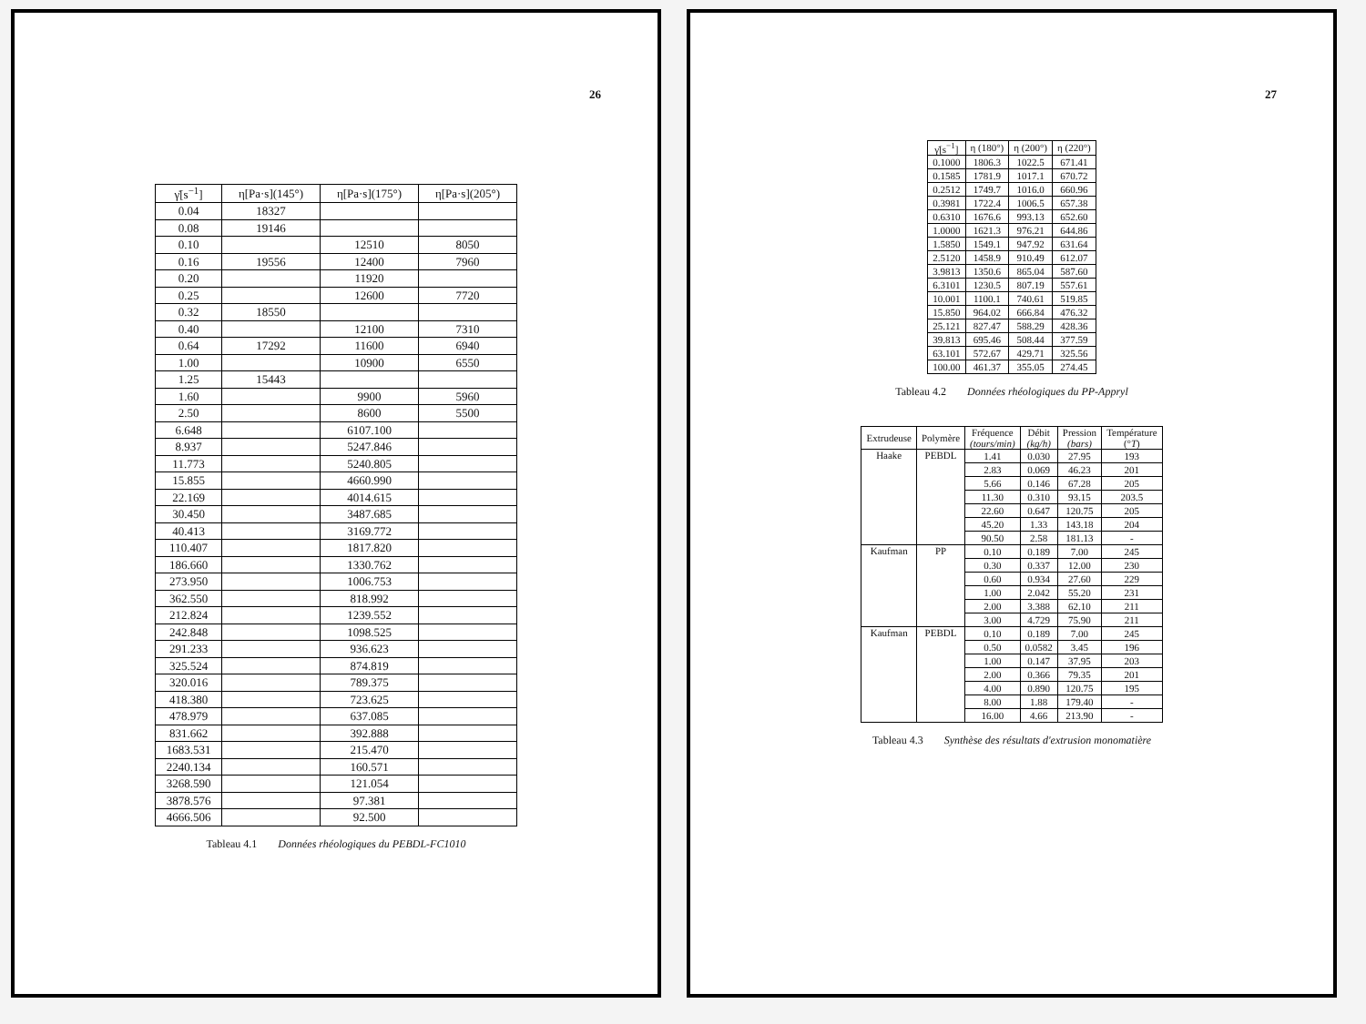26
| γ̇[s<sup>−1</sup>] | η[Pa·s](145°) | η[Pa·s](175°) | η[Pa·s](205°) |
| --- | --- | --- | --- |
| 0.04 | 18327 | | |
| 0.08 | 19146 | | |
| 0.10 | | 12510 | 8050 |
| 0.16 | 19556 | 12400 | 7960 |
| 0.20 | | 11920 | |
| 0.25 | | 12600 | 7720 |
| 0.32 | 18550 | | |
| 0.40 | | 12100 | 7310 |
| 0.64 | 17292 | 11600 | 6940 |
| 1.00 | | 10900 | 6550 |
| 1.25 | 15443 | | |
| 1.60 | | 9900 | 5960 |
| 2.50 | | 8600 | 5500 |
| 6.648 | | 6107.100 | |
| 8.937 | | 5247.846 | |
| 11.773 | | 5240.805 | |
| 15.855 | | 4660.990 | |
| 22.169 | | 4014.615 | |
| 30.450 | | 3487.685 | |
| 40.413 | | 3169.772 | |
| 110.407 | | 1817.820 | |
| 186.660 | | 1330.762 | |
| 273.950 | | 1006.753 | |
| 362.550 | | 818.992 | |
| 212.824 | | 1239.552 | |
| 242.848 | | 1098.525 | |
| 291.233 | | 936.623 | |
| 325.524 | | 874.819 | |
| 320.016 | | 789.375 | |
| 418.380 | | 723.625 | |
| 478.979 | | 637.085 | |
| 831.662 | | 392.888 | |
| 1683.531 | | 215.470 | |
| 2240.134 | | 160.571 | |
| 3268.590 | | 121.054 | |
| 3878.576 | | 97.381 | |
| 4666.506 | | 92.500 | |
Tableau 4.1 Données rhéologiques du PEBDL-FC1010
27
| γ̇[s<sup>−1</sup>] | η (180°) | η (200°) | η (220°) |
| --- | --- | --- | --- |
| 0.1000 | 1806.3 | 1022.5 | 671.41 |
| 0.1585 | 1781.9 | 1017.1 | 670.72 |
| 0.2512 | 1749.7 | 1016.0 | 660.96 |
| 0.3981 | 1722.4 | 1006.5 | 657.38 |
| 0.6310 | 1676.6 | 993.13 | 652.60 |
| 1.0000 | 1621.3 | 976.21 | 644.86 |
| 1.5850 | 1549.1 | 947.92 | 631.64 |
| 2.5120 | 1458.9 | 910.49 | 612.07 |
| 3.9813 | 1350.6 | 865.04 | 587.60 |
| 6.3101 | 1230.5 | 807.19 | 557.61 |
| 10.001 | 1100.1 | 740.61 | 519.85 |
| 15.850 | 964.02 | 666.84 | 476.32 |
| 25.121 | 827.47 | 588.29 | 428.36 |
| 39.813 | 695.46 | 508.44 | 377.59 |
| 63.101 | 572.67 | 429.71 | 325.56 |
| 100.00 | 461.37 | 355.05 | 274.45 |
Tableau 4.2 Données rhéologiques du PP-Appryl
| Extrudeuse | Polymère | Fréquence (tours/min) | Débit (kg/h) | Pression (bars) | Température (° T ) |
| --- | --- | --- | --- | --- | --- |
| Haake | PEBDL | 1.41 | 0.030 | 27.95 | 193 |
| | | 2.83 | 0.069 | 46.23 | 201 |
| | | 5.66 | 0.146 | 67.28 | 205 |
| | | 11.30 | 0.310 | 93.15 | 203.5 |
| | | 22.60 | 0.647 | 120.75 | 205 |
| | | 45.20 | 1.33 | 143.18 | 204 |
| | | 90.50 | 2.58 | 181.13 | - |
| Kaufman | PP | 0.10 | 0.189 | 7.00 | 245 |
| | | 0.30 | 0.337 | 12.00 | 230 |
| | | 0.60 | 0.934 | 27.60 | 229 |
| | | 1.00 | 2.042 | 55.20 | 231 |
| | | 2.00 | 3.388 | 62.10 | 211 |
| | | 3.00 | 4.729 | 75.90 | 211 |
| Kaufman | PEBDL | 0.10 | 0.189 | 7.00 | 245 |
| | | 0.50 | 0.0582 | 3.45 | 196 |
| | | 1.00 | 0.147 | 37.95 | 203 |
| | | 2.00 | 0.366 | 79.35 | 201 |
| | | 4.00 | 0.890 | 120.75 | 195 |
| | | 8.00 | 1.88 | 179.40 | - |
| | | 16.00 | 4.66 | 213.90 | - |
Tableau 4.3 Synthèse des résultats d'extrusion monomatière